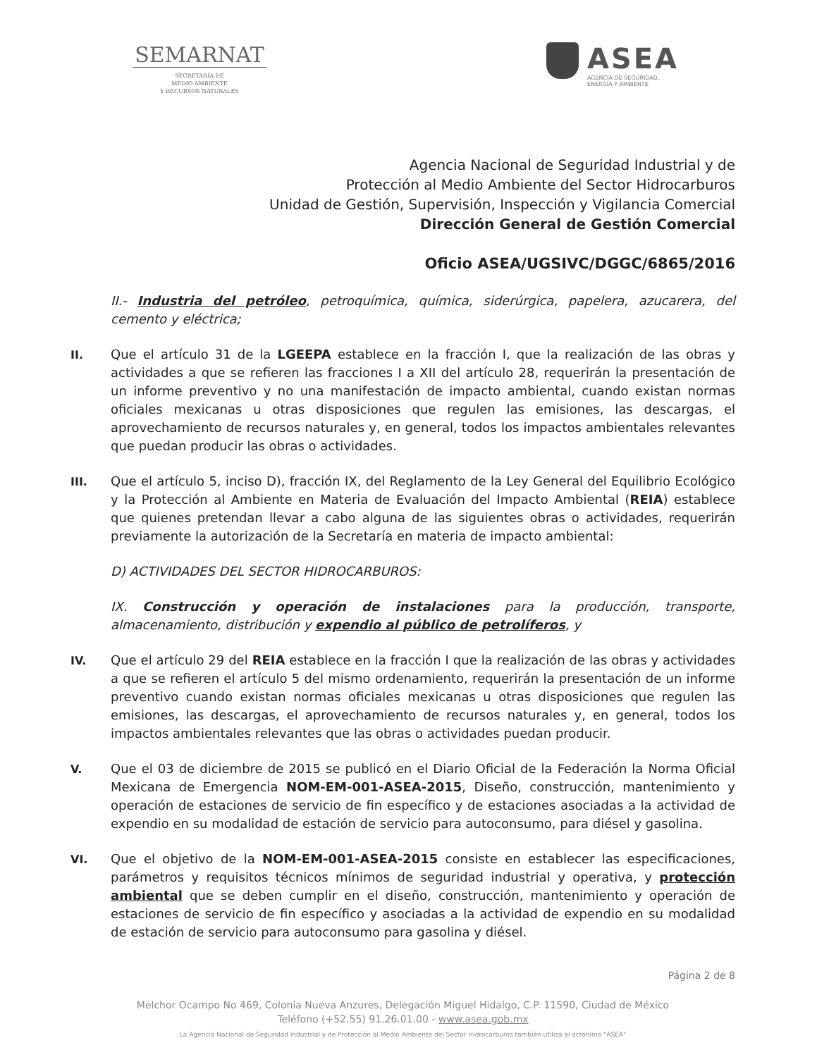SEMARNAT
SECRETARÍA DE
MEDIO AMBIENTE
Y RECURSOS NATURALES
ASEA
AGENCIA DE SEGURIDAD,
ENERGÍA Y AMBIENTE
Agencia Nacional de Seguridad Industrial y de
Protección al Medio Ambiente del Sector Hidrocarburos
Unidad de Gestión, Supervisión, Inspección y Vigilancia Comercial
Dirección General de Gestión Comercial
Oficio ASEA/UGSIVC/DGGC/6865/2016
II.- Industria del petróleo, petroquímica, química, siderúrgica, papelera, azucarera, del cemento y eléctrica;
II.
Que el artículo 31 de la LGEEPA establece en la fracción I, que la realización de las obras y actividades a que se refieren las fracciones I a XII del artículo 28, requerirán la presentación de un informe preventivo y no una manifestación de impacto ambiental, cuando existan normas oficiales mexicanas u otras disposiciones que regulen las emisiones, las descargas, el aprovechamiento de recursos naturales y, en general, todos los impactos ambientales relevantes que puedan producir las obras o actividades.
III.
Que el artículo 5, inciso D), fracción IX, del Reglamento de la Ley General del Equilibrio Ecológico y la Protección al Ambiente en Materia de Evaluación del Impacto Ambiental (REIA) establece que quienes pretendan llevar a cabo alguna de las siguientes obras o actividades, requerirán previamente la autorización de la Secretaría en materia de impacto ambiental:
D) ACTIVIDADES DEL SECTOR HIDROCARBUROS:
IX. Construcción y operación de instalaciones para la producción, transporte, almacenamiento, distribución y expendio al público de petrolíferos, y
IV.
Que el artículo 29 del REIA establece en la fracción I que la realización de las obras y actividades a que se refieren el artículo 5 del mismo ordenamiento, requerirán la presentación de un informe preventivo cuando existan normas oficiales mexicanas u otras disposiciones que regulen las emisiones, las descargas, el aprovechamiento de recursos naturales y, en general, todos los impactos ambientales relevantes que las obras o actividades puedan producir.
V.
Que el 03 de diciembre de 2015 se publicó en el Diario Oficial de la Federación la Norma Oficial Mexicana de Emergencia NOM-EM-001-ASEA-2015, Diseño, construcción, mantenimiento y operación de estaciones de servicio de fin específico y de estaciones asociadas a la actividad de expendio en su modalidad de estación de servicio para autoconsumo, para diésel y gasolina.
VI.
Que el objetivo de la NOM-EM-001-ASEA-2015 consiste en establecer las especificaciones, parámetros y requisitos técnicos mínimos de seguridad industrial y operativa, y protección ambiental que se deben cumplir en el diseño, construcción, mantenimiento y operación de estaciones de servicio de fin específico y asociadas a la actividad de expendio en su modalidad de estación de servicio para autoconsumo para gasolina y diésel.
Página 2 de 8
Melchor Ocampo No 469, Colonia Nueva Anzures, Delegación Miguel Hidalgo, C.P. 11590, Ciudad de México
Teléfono (+52.55) 91.26.01.00 - www.asea.gob.mx
La Agencia Nacional de Seguridad Industrial y de Protección al Medio Ambiente del Sector Hidrocarburos también utiliza el acrónimo "ASEA"